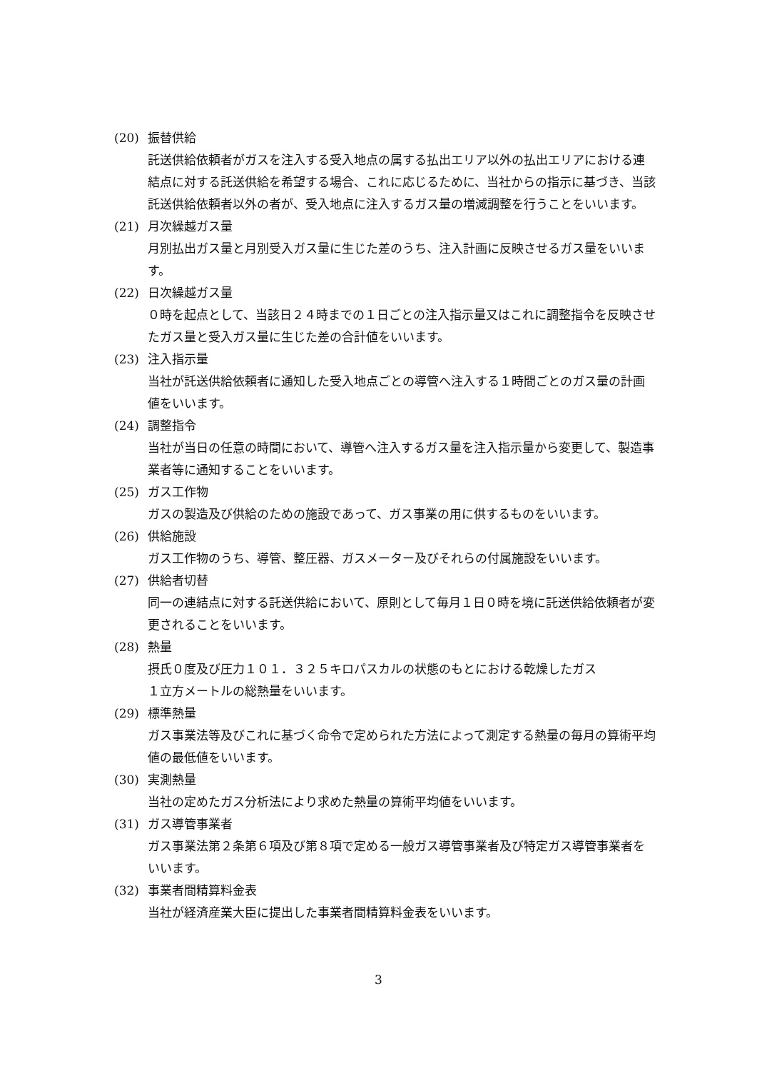(20) 振替供給
託送供給依頼者がガスを注入する受入地点の属する払出エリア以外の払出エリアにおける連結点に対する託送供給を希望する場合、これに応じるために、当社からの指示に基づき、当該託送供給依頼者以外の者が、受入地点に注入するガス量の増減調整を行うことをいいます。
(21) 月次繰越ガス量
月別払出ガス量と月別受入ガス量に生じた差のうち、注入計画に反映させるガス量をいいます。
(22) 日次繰越ガス量
０時を起点として、当該日２４時までの１日ごとの注入指示量又はこれに調整指令を反映させたガス量と受入ガス量に生じた差の合計値をいいます。
(23) 注入指示量
当社が託送供給依頼者に通知した受入地点ごとの導管へ注入する１時間ごとのガス量の計画値をいいます。
(24) 調整指令
当社が当日の任意の時間において、導管へ注入するガス量を注入指示量から変更して、製造事業者等に通知することをいいます。
(25) ガス工作物
ガスの製造及び供給のための施設であって、ガス事業の用に供するものをいいます。
(26) 供給施設
ガス工作物のうち、導管、整圧器、ガスメーター及びそれらの付属施設をいいます。
(27) 供給者切替
同一の連結点に対する託送供給において、原則として毎月１日０時を境に託送供給依頼者が変更されることをいいます。
(28) 熱量
摂氏０度及び圧力１０１．３２５キロパスカルの状態のもとにおける乾燥したガス
１立方メートルの総熱量をいいます。
(29) 標準熱量
ガス事業法等及びこれに基づく命令で定められた方法によって測定する熱量の毎月の算術平均値の最低値をいいます。
(30) 実測熱量
当社の定めたガス分析法により求めた熱量の算術平均値をいいます。
(31) ガス導管事業者
ガス事業法第２条第６項及び第８項で定める一般ガス導管事業者及び特定ガス導管事業者をいいます。
(32) 事業者間精算料金表
当社が経済産業大臣に提出した事業者間精算料金表をいいます。
3